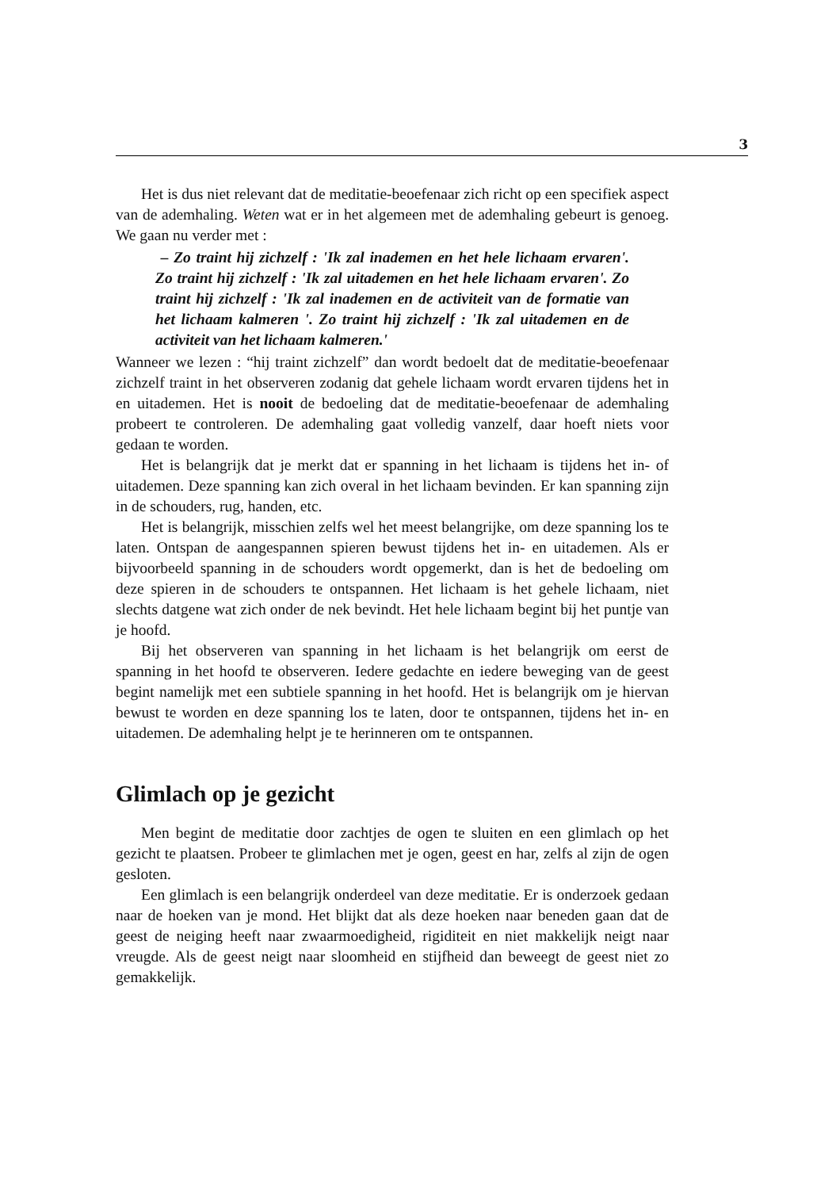3
Het is dus niet relevant dat de meditatie-beoefenaar zich richt op een specifiek aspect van de ademhaling. Weten wat er in het algemeen met de ademhaling gebeurt is genoeg. We gaan nu verder met :
– Zo traint hij zichzelf : 'Ik zal inademen en het hele lichaam ervaren'. Zo traint hij zichzelf : 'Ik zal uitademen en het hele lichaam ervaren'. Zo traint hij zichzelf : 'Ik zal inademen en de activiteit van de formatie van het lichaam kalmeren '. Zo traint hij zichzelf : 'Ik zal uitademen en de activiteit van het lichaam kalmeren.'
Wanneer we lezen : “hij traint zichzelf” dan wordt bedoelt dat de meditatie-beoefenaar zichzelf traint in het observeren zodanig dat gehele lichaam wordt ervaren tijdens het in en uitademen. Het is nooit de bedoeling dat de meditatie-beoefenaar de ademhaling probeert te controleren. De ademhaling gaat volledig vanzelf, daar hoeft niets voor gedaan te worden.
Het is belangrijk dat je merkt dat er spanning in het lichaam is tijdens het in- of uitademen. Deze spanning kan zich overal in het lichaam bevinden. Er kan spanning zijn in de schouders, rug, handen, etc.
Het is belangrijk, misschien zelfs wel het meest belangrijke, om deze spanning los te laten. Ontspan de aangespannen spieren bewust tijdens het in- en uitademen. Als er bijvoorbeeld spanning in de schouders wordt opgemerkt, dan is het de bedoeling om deze spieren in de schouders te ontspannen. Het lichaam is het gehele lichaam, niet slechts datgene wat zich onder de nek bevindt. Het hele lichaam begint bij het puntje van je hoofd.
Bij het observeren van spanning in het lichaam is het belangrijk om eerst de spanning in het hoofd te observeren. Iedere gedachte en iedere beweging van de geest begint namelijk met een subtiele spanning in het hoofd. Het is belangrijk om je hiervan bewust te worden en deze spanning los te laten, door te ontspannen, tijdens het in- en uitademen. De ademhaling helpt je te herinneren om te ontspannen.
Glimlach op je gezicht
Men begint de meditatie door zachtjes de ogen te sluiten en een glimlach op het gezicht te plaatsen. Probeer te glimlachen met je ogen, geest en har, zelfs al zijn de ogen gesloten.
Een glimlach is een belangrijk onderdeel van deze meditatie. Er is onderzoek gedaan naar de hoeken van je mond. Het blijkt dat als deze hoeken naar beneden gaan dat de geest de neiging heeft naar zwaarmoedigheid, rigiditeit en niet makkelijk neigt naar vreugde. Als de geest neigt naar sloomheid en stijfheid dan beweegt de geest niet zo gemakkelijk.